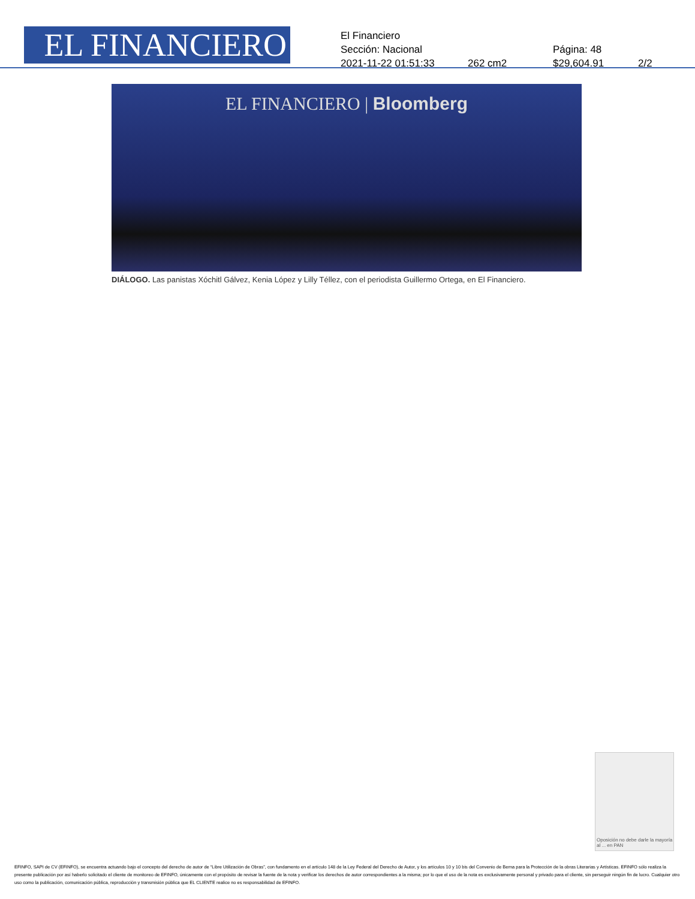EL FINANCIERO
El Financiero
Sección: Nacional Página: 48
2021-11-22 01:51:33 262 cm2 $29,604.91 2/2
EL FINANCIERO | Bloomberg
DIÁLOGO. Las panistas Xóchitl Gálvez, Kenia López y Lilly Téllez, con el periodista Guillermo Ortega, en El Financiero.
Oposición no debe darle la mayoría al ... en PAN
EFINFO, SAPI de CV (EFINFO), se encuentra actuando bajo el concepto del derecho de autor de “Libre Utilización de Obras”, con fundamento en el artículo 148 de la Ley Federal del Derecho de Autor, y los artículos 10 y 10 bis del Convenio de Berna para la Protección de la obras Literarias y Artísticas. EFINFO sólo realiza la presente publicación por así haberlo solicitado el cliente de monitoreo de EFINFO, únicamente con el propósito de revisar la fuente de la nota y verificar los derechos de autor correspondientes a la misma; por lo que el uso de la nota es exclusivamente personal y privado para el cliente, sin perseguir ningún fin de lucro. Cualquier otro uso como la publicación, comunicación pública, reproducción y transmisión pública que EL CLIENTE realice no es responsabilidad de EFINFO.